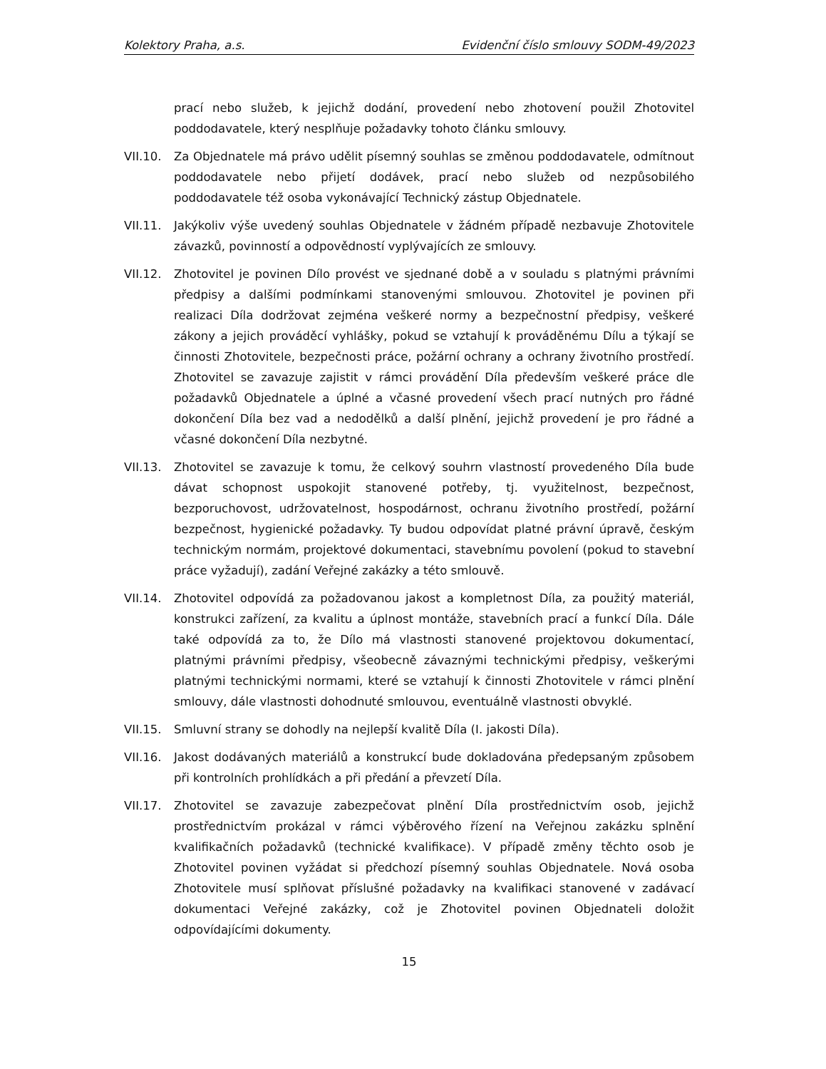Kolektory Praha, a.s. Evidenční číslo smlouvy SODM-49/2023
prací nebo služeb, k jejichž dodání, provedení nebo zhotovení použil Zhotovitel poddodavatele, který nesplňuje požadavky tohoto článku smlouvy.
VII.10. Za Objednatele má právo udělit písemný souhlas se změnou poddodavatele, odmítnout poddodavatele nebo přijetí dodávek, prací nebo služeb od nezpůsobilého poddodavatele též osoba vykonávající Technický zástup Objednatele.
VII.11. Jakýkoliv výše uvedený souhlas Objednatele v žádném případě nezbavuje Zhotovitele závazků, povinností a odpovědností vyplývajících ze smlouvy.
VII.12. Zhotovitel je povinen Dílo provést ve sjednané době a v souladu s platnými právními předpisy a dalšími podmínkami stanovenými smlouvou. Zhotovitel je povinen při realizaci Díla dodržovat zejména veškeré normy a bezpečnostní předpisy, veškeré zákony a jejich prováděcí vyhlášky, pokud se vztahují k prováděnému Dílu a týkají se činnosti Zhotovitele, bezpečnosti práce, požární ochrany a ochrany životního prostředí. Zhotovitel se zavazuje zajistit v rámci provádění Díla především veškeré práce dle požadavků Objednatele a úplné a včasné provedení všech prací nutných pro řádné dokončení Díla bez vad a nedodělků a další plnění, jejichž provedení je pro řádné a včasné dokončení Díla nezbytné.
VII.13. Zhotovitel se zavazuje k tomu, že celkový souhrn vlastností provedeného Díla bude dávat schopnost uspokojit stanovené potřeby, tj. využitelnost, bezpečnost, bezporuchovost, udržovatelnost, hospodárnost, ochranu životního prostředí, požární bezpečnost, hygienické požadavky. Ty budou odpovídat platné právní úpravě, českým technickým normám, projektové dokumentaci, stavebnímu povolení (pokud to stavební práce vyžadují), zadání Veřejné zakázky a této smlouvě.
VII.14. Zhotovitel odpovídá za požadovanou jakost a kompletnost Díla, za použitý materiál, konstrukci zařízení, za kvalitu a úplnost montáže, stavebních prací a funkcí Díla. Dále také odpovídá za to, že Dílo má vlastnosti stanovené projektovou dokumentací, platnými právními předpisy, všeobecně závaznými technickými předpisy, veškerými platnými technickými normami, které se vztahují k činnosti Zhotovitele v rámci plnění smlouvy, dále vlastnosti dohodnuté smlouvou, eventuálně vlastnosti obvyklé.
VII.15. Smluvní strany se dohodly na nejlepší kvalitě Díla (I. jakosti Díla).
VII.16. Jakost dodávaných materiálů a konstrukcí bude dokladována předepsaným způsobem při kontrolních prohlídkách a při předání a převzetí Díla.
VII.17. Zhotovitel se zavazuje zabezpečovat plnění Díla prostřednictvím osob, jejichž prostřednictvím prokázal v rámci výběrového řízení na Veřejnou zakázku splnění kvalifikačních požadavků (technické kvalifikace). V případě změny těchto osob je Zhotovitel povinen vyžádat si předchozí písemný souhlas Objednatele. Nová osoba Zhotovitele musí splňovat příslušné požadavky na kvalifikaci stanovené v zadávací dokumentaci Veřejné zakázky, což je Zhotovitel povinen Objednateli doložit odpovídajícími dokumenty.
15